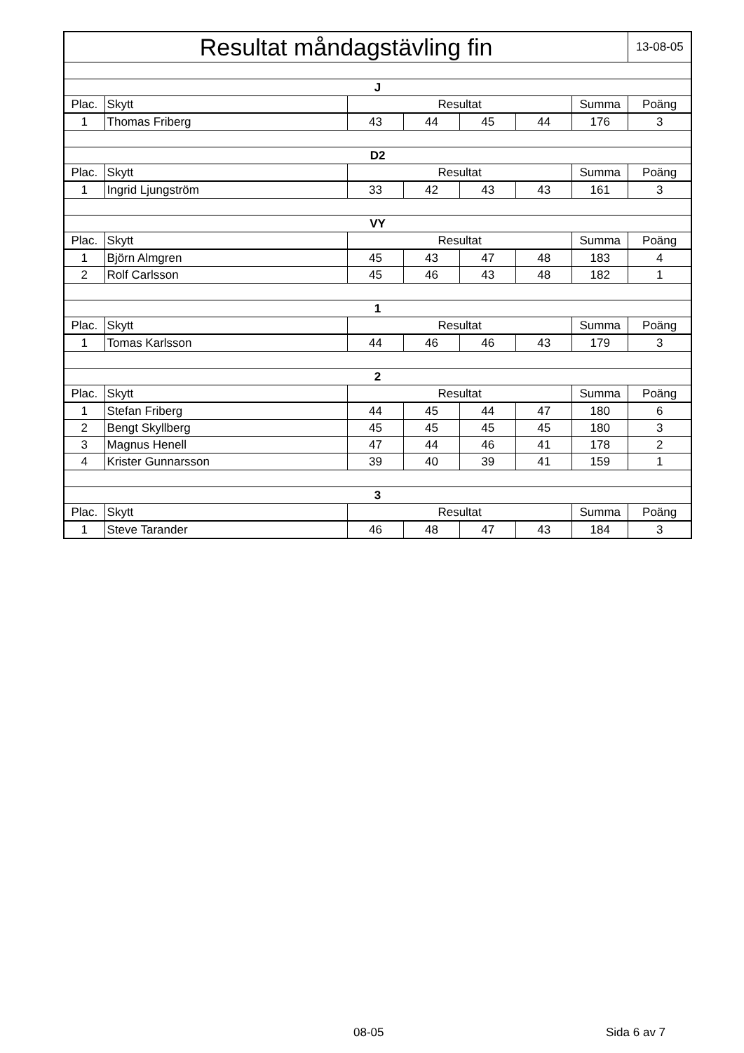| Resultat måndagstävling fin | | | | | | | 13-08-05 |
| J | | | | | | | |
| Plac. | Skytt | Resultat | | | | Summa | Poäng |
| 1 | Thomas Friberg | 43 | 44 | 45 | 44 | 176 | 3 |
| D2 | | | | | | | |
| Plac. | Skytt | Resultat | | | | Summa | Poäng |
| 1 | Ingrid Ljungström | 33 | 42 | 43 | 43 | 161 | 3 |
| VY | | | | | | | |
| Plac. | Skytt | Resultat | | | | Summa | Poäng |
| 1 | Björn Almgren | 45 | 43 | 47 | 48 | 183 | 4 |
| 2 | Rolf Carlsson | 45 | 46 | 43 | 48 | 182 | 1 |
| 1 | | | | | | | |
| Plac. | Skytt | Resultat | | | | Summa | Poäng |
| 1 | Tomas Karlsson | 44 | 46 | 46 | 43 | 179 | 3 |
| 2 | | | | | | | |
| Plac. | Skytt | Resultat | | | | Summa | Poäng |
| 1 | Stefan Friberg | 44 | 45 | 44 | 47 | 180 | 6 |
| 2 | Bengt Skyllberg | 45 | 45 | 45 | 45 | 180 | 3 |
| 3 | Magnus Henell | 47 | 44 | 46 | 41 | 178 | 2 |
| 4 | Krister Gunnarsson | 39 | 40 | 39 | 41 | 159 | 1 |
| 3 | | | | | | | |
| Plac. | Skytt | Resultat | | | | Summa | Poäng |
| 1 | Steve Tarander | 46 | 48 | 47 | 43 | 184 | 3 |
08-05 Sida 6 av 7